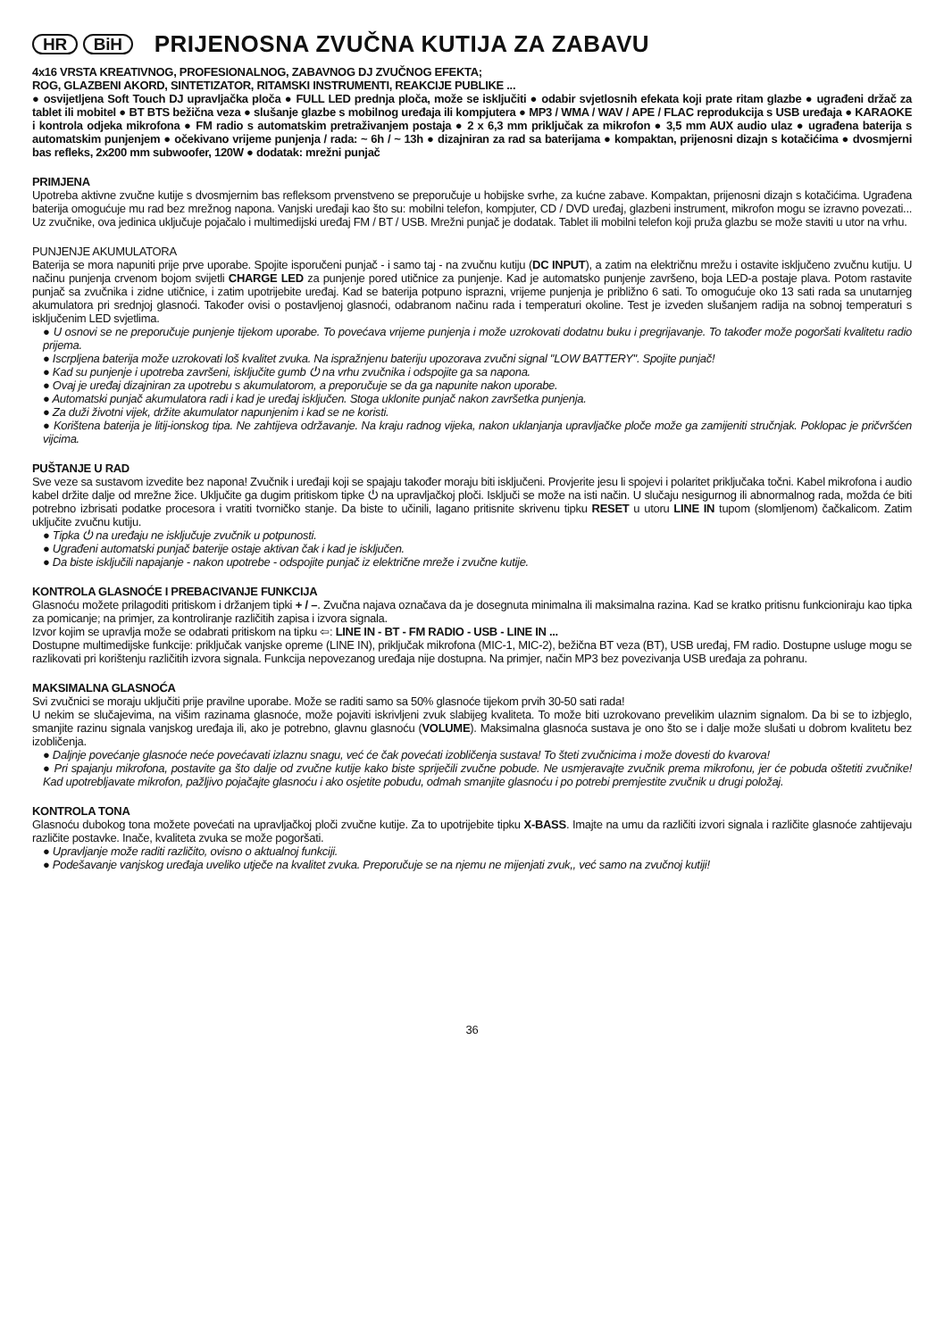HR BiH
PRIJENOSNA ZVUČNA KUTIJA ZA ZABAVU
4x16 VRSTA KREATIVNOG, PROFESIONALNOG, ZABAVNOG DJ ZVUČNOG EFEKTA;
ROG, GLAZBENI AKORD, SINTETIZATOR, RITAMSKI INSTRUMENTI, REAKCIJE PUBLIKE ...
● osvijetljena Soft Touch DJ upravljačka ploča ● FULL LED prednja ploča, može se isključiti ● odabir svjetlosnih efekata koji prate ritam glazbe ● ugrađeni držač za tablet ili mobitel ● BT BTS bežična veza ● slušanje glazbe s mobilnog uređaja ili kompjutera ● MP3 / WMA / WAV / APE / FLAC reprodukcija s USB uređaja ● KARAOKE i kontrola odjeka mikrofona ● FM radio s automatskim pretraživanjem postaja ● 2 x 6,3 mm priključak za mikrofon ● 3,5 mm AUX audio ulaz ● ugrađena baterija s automatskim punjenjem ● očekivano vrijeme punjenja / rada: ~ 6h / ~ 13h ● dizajniran za rad sa baterijama ● kompaktan, prijenosni dizajn s kotačićima ● dvosmjerni bas refleks, 2x200 mm subwoofer, 120W ● dodatak: mrežni punjač
PRIMJENA
Upotreba aktivne zvučne kutije s dvosmjernim bas refleksom prvenstveno se preporučuje u hobijske svrhe, za kućne zabave. Kompaktan, prijenosni dizajn s kotačićima. Ugrađena baterija omogućuje mu rad bez mrežnog napona. Vanjski uređaji kao što su: mobilni telefon, kompjuter, CD / DVD uređaj, glazbeni instrument, mikrofon mogu se izravno povezati... Uz zvučnike, ova jedinica uključuje pojačalo i multimedijski uređaj FM / BT / USB. Mrežni punjač je dodatak. Tablet ili mobilni telefon koji pruža glazbu se može staviti u utor na vrhu.
PUNJENJE AKUMULATORA
Baterija se mora napuniti prije prve uporabe. Spojite isporučeni punjač - i samo taj - na zvučnu kutiju (DC INPUT), a zatim na električnu mrežu i ostavite isključeno zvučnu kutiju. U načinu punjenja crvenom bojom svijetli CHARGE LED za punjenje pored utičnice za punjenje. Kad je automatsko punjenje završeno, boja LED-a postaje plava. Potom rastavite punjač sa zvučnika i zidne utičnice, i zatim upotrijebite uređaj. Kad se baterija potpuno isprazni, vrijeme punjenja je približno 6 sati. To omogućuje oko 13 sati rada sa unutarnjeg akumulatora pri srednjoj glasnoći. Također ovisi o postavljenoj glasnoći, odabranom načinu rada i temperaturi okoline. Test je izveden slušanjem radija na sobnoj temperaturi s isključenim LED svjetlima.
● U osnovi se ne preporučuje punjenje tijekom uporabe. To povećava vrijeme punjenja i može uzrokovati dodatnu buku i pregrijavanje. To također može pogoršati kvalitetu radio prijema.
● Iscrpljena baterija može uzrokovati loš kvalitet zvuka. Na ispražnjenu bateriju upozorava zvučni signal "LOW BATTERY". Spojite punjač!
● Kad su punjenje i upotreba završeni, isključite gumb ⏻ na vrhu zvučnika i odspojite ga sa napona.
● Ovaj je uređaj dizajniran za upotrebu s akumulatorom, a preporučuje se da ga napunite nakon uporabe.
● Automatski punjač akumulatora radi i kad je uređaj isključen. Stoga uklonite punjač nakon završetka punjenja.
● Za duži životni vijek, držite akumulator napunjenim i kad se ne koristi.
● Korištena baterija je litij-ionskog tipa. Ne zahtijeva održavanje. Na kraju radnog vijeka, nakon uklanjanja upravljačke ploče može ga zamijeniti stručnjak. Poklopac je pričvršćen vijcima.
PUŠTANJE U RAD
Sve veze sa sustavom izvedite bez napona! Zvučnik i uređaji koji se spajaju također moraju biti isključeni. Provjerite jesu li spojevi i polaritet priključaka točni. Kabel mikrofona i audio kabel držite dalje od mrežne žice. Uključite ga dugim pritiskom tipke ⏻ na upravljačkoj ploči. Isključi se može na isti način. U slučaju nesigurnog ili abnormalnog rada, možda će biti potrebno izbrisati podatke procesora i vratiti tvorničko stanje. Da biste to učinili, lagano pritisnite skrivenu tipku RESET u utoru LINE IN tupom (slomljenom) čačkalicom. Zatim uključite zvučnu kutiju.
● Tipka ⏻ na uređaju ne isključuje zvučnik u potpunosti.
● Ugrađeni automatski punjač baterije ostaje aktivan čak i kad je isključen.
● Da biste isključili napajanje - nakon upotrebe - odspojite punjač iz električne mreže i zvučne kutije.
KONTROLA GLASNOĆE I PREBACIVANJE FUNKCIJA
Glasnoću možete prilagoditi pritiskom i držanjem tipki + / –. Zvučna najava označava da je dosegnuta minimalna ili maksimalna razina. Kad se kratko pritisnu funkcioniraju kao tipka za pomicanje; na primjer, za kontroliranje različitih zapisa i izvora signala.
Izvor kojim se upravlja može se odabrati pritiskom na tipku ⇦: LINE IN - BT - FM RADIO - USB - LINE IN ...
Dostupne multimedijske funkcije: priključak vanjske opreme (LINE IN), priključak mikrofona (MIC-1, MIC-2), bežična BT veza (BT), USB uređaj, FM radio. Dostupne usluge mogu se razlikovati pri korištenju različitih izvora signala. Funkcija nepovezanog uređaja nije dostupna. Na primjer, način MP3 bez povezivanja USB uređaja za pohranu.
MAKSIMALNA GLASNOĆA
Svi zvučnici se moraju uključiti prije pravilne uporabe. Može se raditi samo sa 50% glasnoće tijekom prvih 30-50 sati rada!
U nekim se slučajevima, na višim razinama glasnoće, može pojaviti iskrivljeni zvuk slabijeg kvaliteta. To može biti uzrokovano prevelikim ulaznim signalom. Da bi se to izbjeglo, smanjite razinu signala vanjskog uređaja ili, ako je potrebno, glavnu glasnoću (VOLUME). Maksimalna glasnoća sustava je ono što se i dalje može slušati u dobrom kvalitetu bez izobličenja.
● Daljnje povećanje glasnoće neće povećavati izlaznu snagu, već će čak povećati izobličenja sustava! To šteti zvučnicima i može dovesti do kvarova!
● Pri spajanju mikrofona, postavite ga što dalje od zvučne kutije kako biste spriječili zvučne pobude. Ne usmjeravajte zvučnik prema mikrofonu, jer će pobuda oštetiti zvučnike! Kad upotrebljavate mikrofon, pažljivo pojačajte glasnoću i ako osjetite pobudu, odmah smanjite glasnoću i po potrebi premjestite zvučnik u drugi položaj.
KONTROLA TONA
Glasnoću dubokog tona možete povećati na upravljačkoj ploči zvučne kutije. Za to upotrijebite tipku X-BASS. Imajte na umu da različiti izvori signala i različite glasnoće zahtijevaju različite postavke. Inače, kvaliteta zvuka se može pogoršati.
● Upravljanje može raditi različito, ovisno o aktualnoj funkciji.
● Podešavanje vanjskog uređaja uveliko utječe na kvalitet zvuka. Preporučuje se na njemu ne mijenjati zvuk,, već samo na zvučnoj kutiji!
36